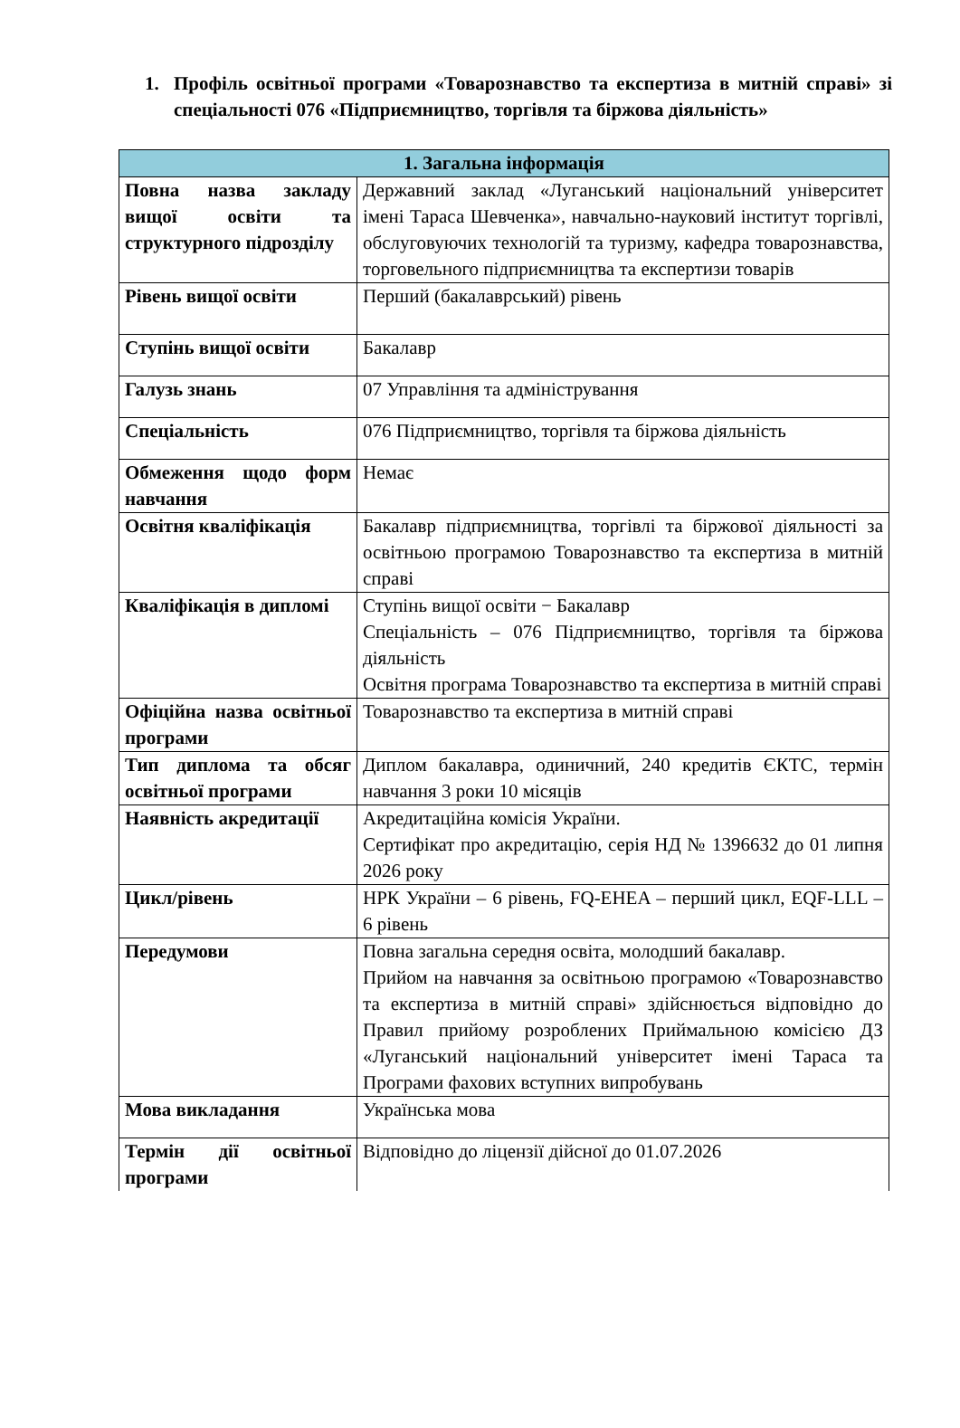1. Профіль освітньої програми «Товарознавство та експертиза в митній справі» зі спеціальності 076 «Підприємництво, торгівля та біржова діяльність»
| 1. Загальна інформація | |
| --- | --- |
| Повна назва закладу вищої освіти та структурного підрозділу | Державний заклад «Луганський національний університет імені Тараса Шевченка», навчально-науковий інститут торгівлі, обслуговуючих технологій та туризму, кафедра товарознавства, торговельного підприємництва та експертизи товарів |
| Рівень вищої освіти | Перший (бакалаврський) рівень |
| Ступінь вищої освіти | Бакалавр |
| Галузь знань | 07 Управління та адміністрування |
| Спеціальність | 076 Підприємництво, торгівля та біржова діяльність |
| Обмеження щодо форм навчання | Немає |
| Освітня кваліфікація | Бакалавр підприємництва, торгівлі та біржової діяльності за освітньою програмою Товарознавство та експертиза в митній справі |
| Кваліфікація в дипломі | Ступінь вищої освіти − Бакалавр Спеціальність – 076 Підприємництво, торгівля та біржова діяльність Освітня програма Товарознавство та експертиза в митній справі |
| Офіційна назва освітньої програми | Товарознавство та експертиза в митній справі |
| Тип диплома та обсяг освітньої програми | Диплом бакалавра, одиничний, 240 кредитів ЄКТС, термін навчання 3 роки 10 місяців |
| Наявність акредитації | Акредитаційна комісія України. Сертифікат про акредитацію, серія НД № 1396632 до 01 липня 2026 року |
| Цикл/рівень | НРК України – 6 рівень, FQ-EHEA – перший цикл, EQF-LLL – 6 рівень |
| Передумови | Повна загальна середня освіта, молодший бакалавр. Прийом на навчання за освітньою програмою «Товарознавство та експертиза в митній справі» здійснюється відповідно до Правил прийому розроблених Приймальною комісією ДЗ «Луганський національний університет імені Тараса та Програми фахових вступних випробувань |
| Мова викладання | Українська мова |
| Термін дії освітньої програми | Відповідно до ліцензії дійсної до 01.07.2026 |